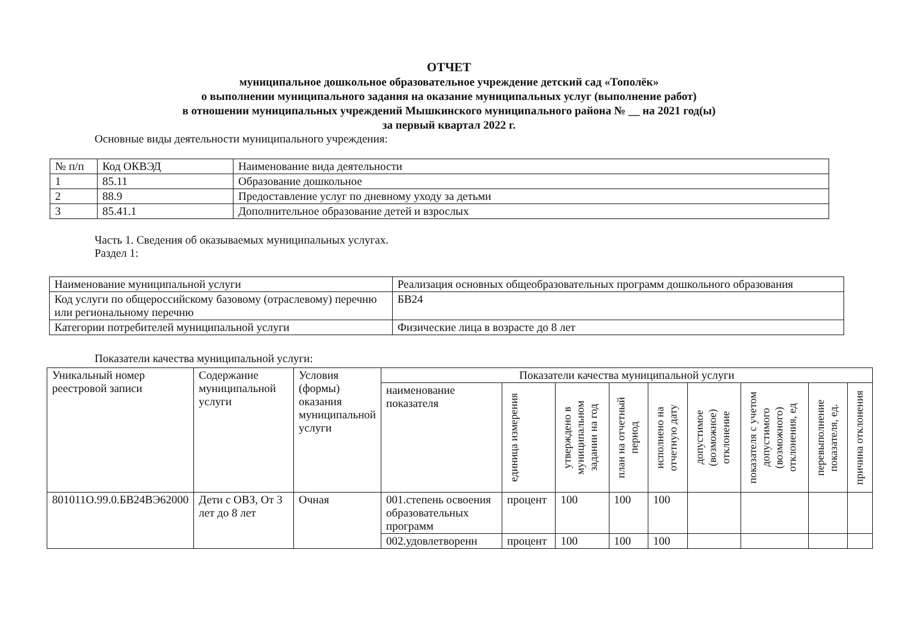ОТЧЕТ
муниципальное дошкольное образовательное учреждение детский сад «Тополёк»
о выполнении муниципального задания на оказание муниципальных услуг (выполнение работ)
в отношении муниципальных учреждений Мышкинского муниципального района № __ на 2021 год(ы)
за первый квартал 2022 г.
Основные виды деятельности муниципального учреждения:
| № п/п | Код ОКВЭД | Наименование вида деятельности |
| 1 | 85.11 | Образование дошкольное |
| 2 | 88.9 | Предоставление услуг по дневному уходу за детьми |
| 3 | 85.41.1 | Дополнительное образование детей и взрослых |
Часть 1. Сведения об оказываемых муниципальных услугах.
Раздел 1:
| Наименование муниципальной услуги | Реализация основных общеобразовательных программ дошкольного образования |
| Код услуги по общероссийскому базовому (отраслевому) перечню или региональному перечню | БВ24 |
| Категории потребителей муниципальной услуги | Физические лица в возрасте до 8 лет |
Показатели качества муниципальной услуги:
| Уникальный номер реестровой записи | Содержание муниципальной услуги | Условия (формы) оказания муниципальной услуги | Показатели качества муниципальной услуги | | | | | | | | |
| | | | наименование показателя | единица измерения | утверждено в муниципальном задании на год | план на отчетный период | исполнено на отчетную дату | допустимое (возможное) отклонение | показателя с учетом допустимого (возможного) отклонения, ед | перевыполнение показателя, ед. | причина отклонения |
| 801011О.99.0.БВ24ВЭ62000 | Дети с ОВЗ, От 3 лет до 8 лет | Очная | 001.степень освоения образовательных программ | процент | 100 | 100 | 100 | | | | |
| | | | 002.удовлетворенн | процент | 100 | 100 | 100 | | | | |